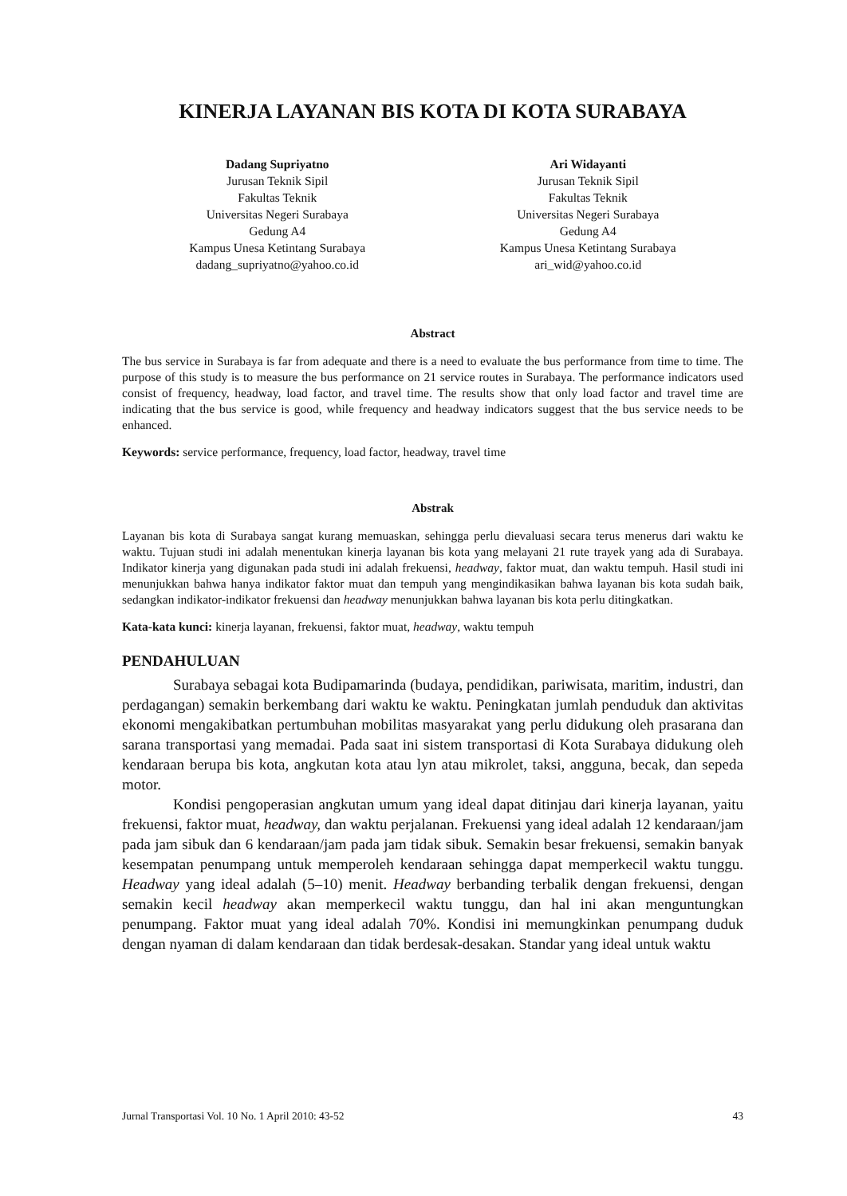KINERJA LAYANAN BIS KOTA DI KOTA SURABAYA
Dadang Supriyatno
Jurusan Teknik Sipil
Fakultas Teknik
Universitas Negeri Surabaya
Gedung A4
Kampus Unesa Ketintang Surabaya
dadang_supriyatno@yahoo.co.id
Ari Widayanti
Jurusan Teknik Sipil
Fakultas Teknik
Universitas Negeri Surabaya
Gedung A4
Kampus Unesa Ketintang Surabaya
ari_wid@yahoo.co.id
Abstract
The bus service in Surabaya is far from adequate and there is a need to evaluate the bus performance from time to time. The purpose of this study is to measure the bus performance on 21 service routes in Surabaya. The performance indicators used consist of frequency, headway, load factor, and travel time. The results show that only load factor and travel time are indicating that the bus service is good, while frequency and headway indicators suggest that the bus service needs to be enhanced.
Keywords: service performance, frequency, load factor, headway, travel time
Abstrak
Layanan bis kota di Surabaya sangat kurang memuaskan, sehingga perlu dievaluasi secara terus menerus dari waktu ke waktu. Tujuan studi ini adalah menentukan kinerja layanan bis kota yang melayani 21 rute trayek yang ada di Surabaya. Indikator kinerja yang digunakan pada studi ini adalah frekuensi, headway, faktor muat, dan waktu tempuh. Hasil studi ini menunjukkan bahwa hanya indikator faktor muat dan tempuh yang mengindikasikan bahwa layanan bis kota sudah baik, sedangkan indikator-indikator frekuensi dan headway menunjukkan bahwa layanan bis kota perlu ditingkatkan.
Kata-kata kunci: kinerja layanan, frekuensi, faktor muat, headway, waktu tempuh
PENDAHULUAN
Surabaya sebagai kota Budipamarinda (budaya, pendidikan, pariwisata, maritim, industri, dan perdagangan) semakin berkembang dari waktu ke waktu. Peningkatan jumlah penduduk dan aktivitas ekonomi mengakibatkan pertumbuhan mobilitas masyarakat yang perlu didukung oleh prasarana dan sarana transportasi yang memadai. Pada saat ini sistem transportasi di Kota Surabaya didukung oleh kendaraan berupa bis kota, angkutan kota atau lyn atau mikrolet, taksi, angguna, becak, dan sepeda motor.
Kondisi pengoperasian angkutan umum yang ideal dapat ditinjau dari kinerja layanan, yaitu frekuensi, faktor muat, headway, dan waktu perjalanan. Frekuensi yang ideal adalah 12 kendaraan/jam pada jam sibuk dan 6 kendaraan/jam pada jam tidak sibuk. Semakin besar frekuensi, semakin banyak kesempatan penumpang untuk memperoleh kendaraan sehingga dapat memperkecil waktu tunggu. Headway yang ideal adalah (5–10) menit. Headway berbanding terbalik dengan frekuensi, dengan semakin kecil headway akan memperkecil waktu tunggu, dan hal ini akan menguntungkan penumpang. Faktor muat yang ideal adalah 70%. Kondisi ini memungkinkan penumpang duduk dengan nyaman di dalam kendaraan dan tidak berdesak-desakan. Standar yang ideal untuk waktu
Jurnal Transportasi Vol. 10 No. 1 April 2010: 43-52 43